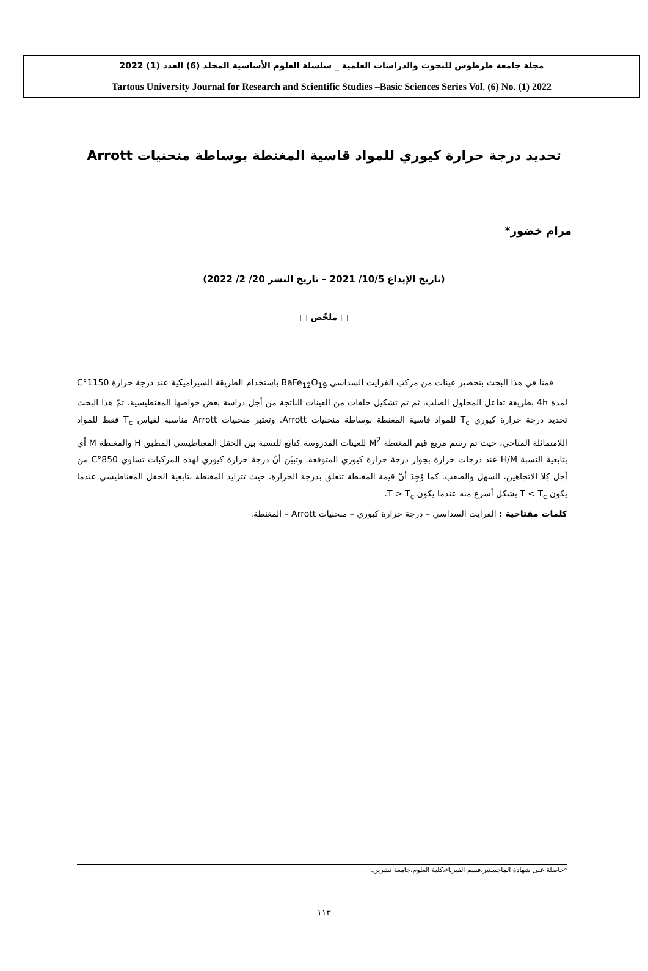مجلة جامعة طرطوس للبحوث والدراسات العلمية _ سلسلة العلوم الأساسية المجلد (6) العدد (1) 2022
Tartous University Journal for Research and Scientific Studies –Basic Sciences Series Vol. (6) No. (1) 2022
تحديد درجة حرارة كيوري للمواد قاسية المغنطة بوساطة منحنيات Arrott
مرام خضور*
(تاريخ الإيداع 10/5/ 2021 – تاريخ النشر 20/ 2/ 2022)
□ ملخّص □
قمنا في هذا البحث بتحضير عينات من مركب الفرايت السداسي BaFe<sub>12</sub>O<sub>19</sub> باستخدام الطريقة السيراميكية عند درجة حرارة 1150°C لمدة 4h بطريقة تفاعل المحلول الصلب، ثم تم تشكيل حلقات من العينات الناتجة من أجل دراسة بعض خواصها المغنطيسية. تمّ هذا البحث تحديد درجة حرارة كيوري T<sub>c</sub> للمواد قاسية المغنطة بوساطة منحنيات Arrott. وتعتبر منحنيات Arrott مناسبة لقياس T<sub>c</sub> فقط للمواد اللامتماثلة المناحي، حيث تم رسم مربع قيم المغنطة M<sup>2</sup> للعينات المدروسة كتابع للنسبة بين الحقل المغناطيسي المطبق H والمغنطة M أي بتابعية النسبة H/M عند درجات حرارة بجوار درجة حرارة كيوري المتوقعة. وتبيّن أنّ درجة حرارة كيوري لهذه المركبات تساوي 850°C من أجل كِلا الاتجاهين، السهل والصعب. كما وُجِدَ أنّ قيمة المغنطة تتعلق بدرجة الحرارة، حيث تتزايد المغنطة بتابعية الحقل المغناطيسي عندما يكون T < T<sub>c</sub> بشكل أسرع منه عندما يكون T > T<sub>c</sub>.
كلمات مفتاحية : الفرايت السداسي – درجة حرارة كيوري – منحنيات Arrott – المغنطة.
*حاصلة على شهادة الماجستير،قسم الفيزياء،كلية العلوم،جامعة تشرين.
١١٣